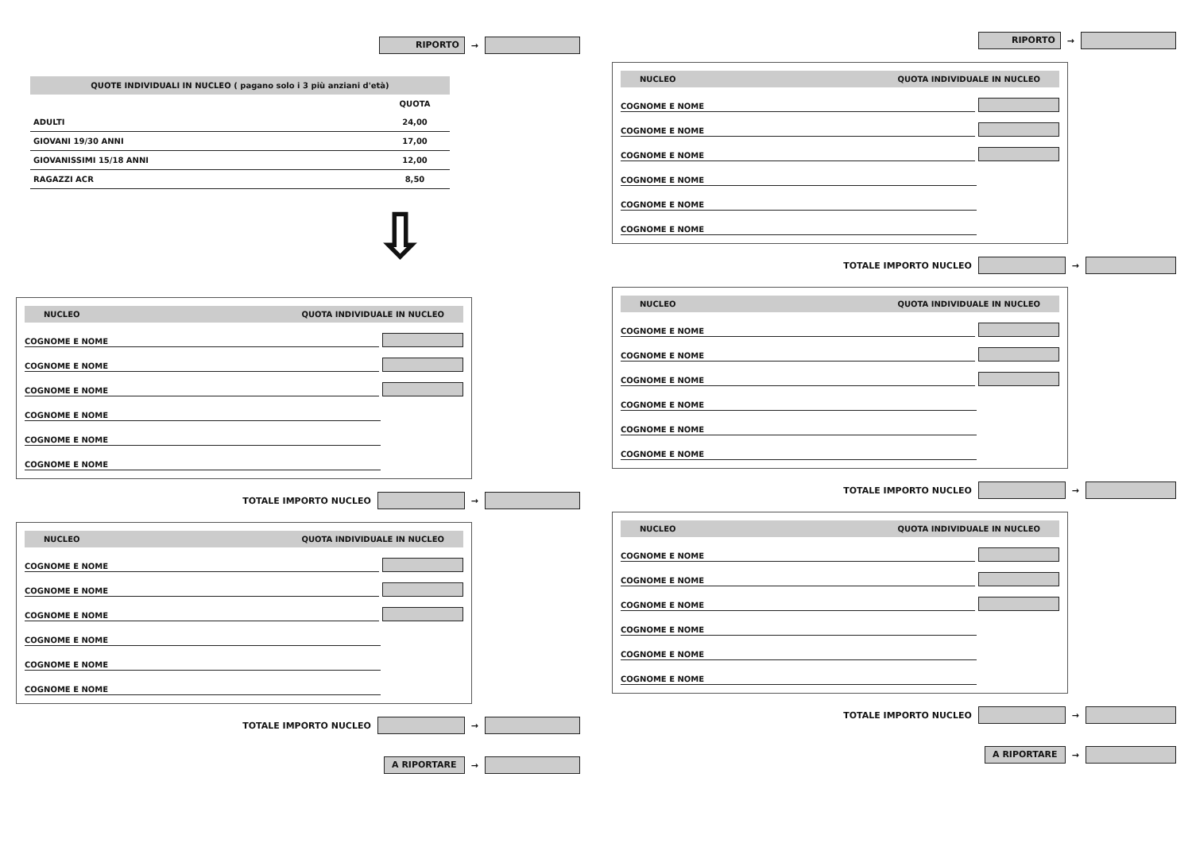RIPORTO →
QUOTE INDIVIDUALI IN NUCLEO ( pagano solo i 3 più anziani d'età)
| | QUOTA |
| --- | --- |
| ADULTI | 24,00 |
| GIOVANI 19/30 ANNI | 17,00 |
| GIOVANISSIMI 15/18 ANNI | 12,00 |
| RAGAZZI ACR | 8,50 |
⇩
NUCLEO QUOTA INDIVIDUALE IN NUCLEO
COGNOME E NOME
COGNOME E NOME
COGNOME E NOME
COGNOME E NOME
COGNOME E NOME
COGNOME E NOME
TOTALE IMPORTO NUCLEO →
NUCLEO QUOTA INDIVIDUALE IN NUCLEO
COGNOME E NOME
COGNOME E NOME
COGNOME E NOME
COGNOME E NOME
COGNOME E NOME
COGNOME E NOME
TOTALE IMPORTO NUCLEO →
A RIPORTARE →
RIPORTO →
NUCLEO QUOTA INDIVIDUALE IN NUCLEO
COGNOME E NOME
COGNOME E NOME
COGNOME E NOME
COGNOME E NOME
COGNOME E NOME
COGNOME E NOME
TOTALE IMPORTO NUCLEO →
NUCLEO QUOTA INDIVIDUALE IN NUCLEO
COGNOME E NOME
COGNOME E NOME
COGNOME E NOME
COGNOME E NOME
COGNOME E NOME
COGNOME E NOME
TOTALE IMPORTO NUCLEO →
NUCLEO QUOTA INDIVIDUALE IN NUCLEO
COGNOME E NOME
COGNOME E NOME
COGNOME E NOME
COGNOME E NOME
COGNOME E NOME
COGNOME E NOME
TOTALE IMPORTO NUCLEO →
A RIPORTARE →